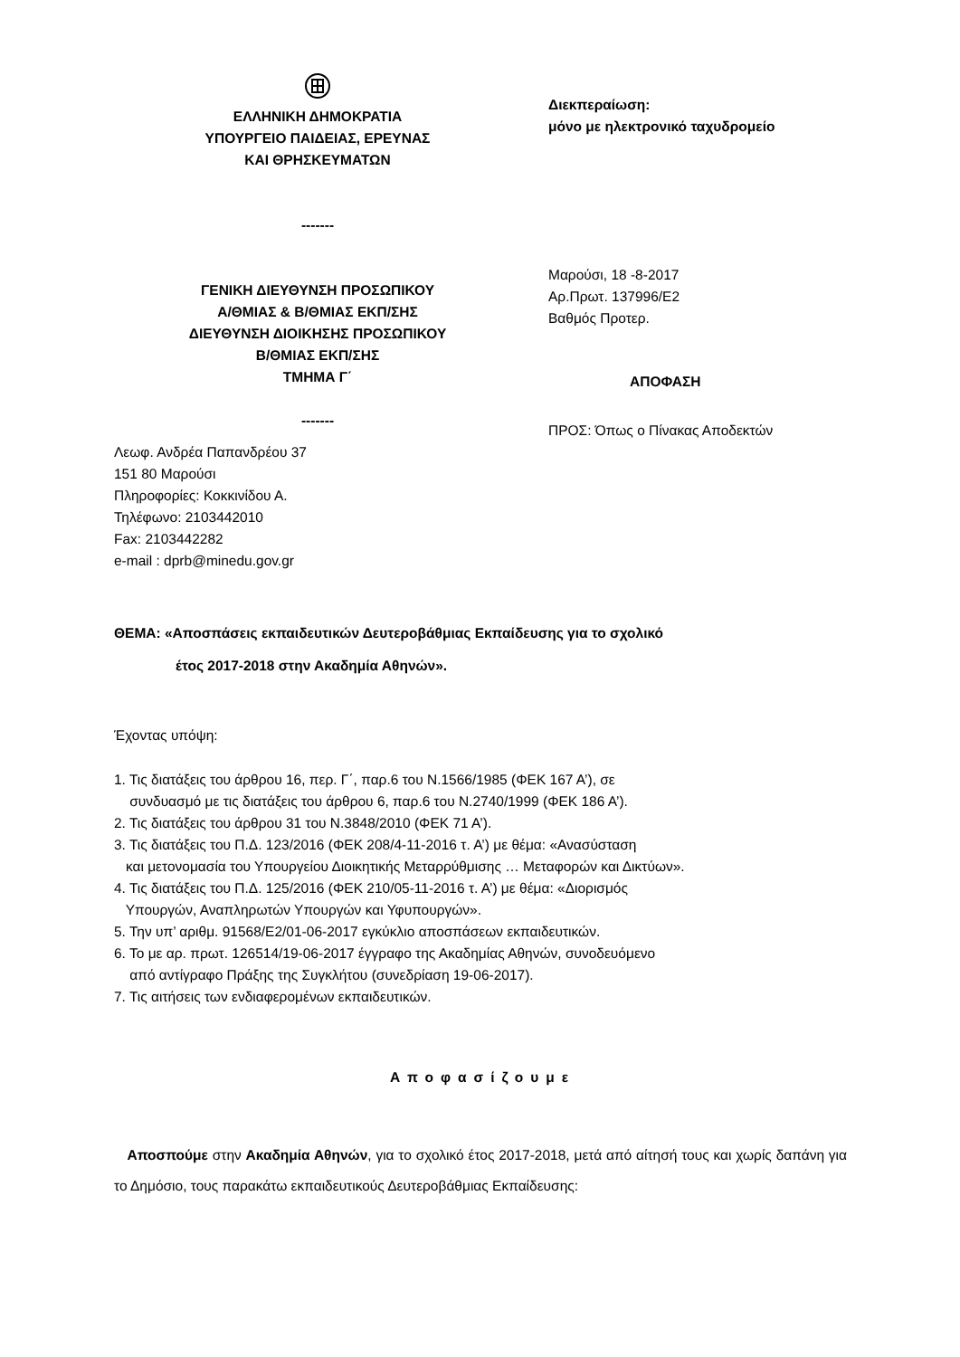ΕΛΛΗΝΙΚΗ ΔΗΜΟΚΡΑΤΙΑ
ΥΠΟΥΡΓΕΙΟ ΠΑΙΔΕΙΑΣ, ΕΡΕΥΝΑΣ
ΚΑΙ ΘΡΗΣΚΕΥΜΑΤΩΝ
-------
ΓΕΝΙΚΗ ΔΙΕΥΘΥΝΣΗ ΠΡΟΣΩΠΙΚΟΥ
Α/ΘΜΙΑΣ & Β/ΘΜΙΑΣ ΕΚΠ/ΣΗΣ
ΔΙΕΥΘΥΝΣΗ ΔΙΟΙΚΗΣΗΣ ΠΡΟΣΩΠΙΚΟΥ
Β/ΘΜΙΑΣ ΕΚΠ/ΣΗΣ
ΤΜΗΜΑ Γ΄
-------
Διεκπεραίωση:
μόνο με ηλεκτρονικό ταχυδρομείο
Μαρούσι, 18 -8-2017
Αρ.Πρωτ. 137996/Ε2
Βαθμός Προτερ.
ΑΠΟΦΑΣΗ
ΠΡΟΣ: Όπως ο Πίνακας Αποδεκτών
Λεωφ. Ανδρέα Παπανδρέου 37
151 80 Μαρούσι
Πληροφορίες: Κοκκινίδου Α.
Τηλέφωνο: 2103442010
Fax: 2103442282
e-mail : dprb@minedu.gov.gr
ΘΕΜΑ: «Αποσπάσεις εκπαιδευτικών Δευτεροβάθμιας Εκπαίδευσης για το σχολικό
έτος 2017-2018 στην Ακαδημία Αθηνών».
Έχοντας υπόψη:
1. Τις διατάξεις του άρθρου 16, περ. Γ΄, παρ.6 του Ν.1566/1985 (ΦΕΚ 167 Α’), σε
συνδυασμό με τις διατάξεις του άρθρου 6, παρ.6 του Ν.2740/1999 (ΦΕΚ 186 Α’).
2. Τις διατάξεις του άρθρου 31 του Ν.3848/2010 (ΦΕΚ 71 Α’).
3. Τις διατάξεις του Π.Δ. 123/2016 (ΦΕΚ 208/4-11-2016 τ. Α’) με θέμα: «Ανασύσταση
και μετονομασία του Υπουργείου Διοικητικής Μεταρρύθμισης … Μεταφορών και Δικτύων».
4. Τις διατάξεις του Π.Δ. 125/2016 (ΦΕΚ 210/05-11-2016 τ. Α’) με θέμα: «Διορισμός
Υπουργών, Αναπληρωτών Υπουργών και Υφυπουργών».
5. Την υπ’ αριθμ. 91568/Ε2/01-06-2017 εγκύκλιο αποσπάσεων εκπαιδευτικών.
6. Το με αρ. πρωτ. 126514/19-06-2017 έγγραφο της Ακαδημίας Αθηνών, συνοδευόμενο
από αντίγραφο Πράξης της Συγκλήτου (συνεδρίαση 19-06-2017).
7. Τις αιτήσεις των ενδιαφερομένων εκπαιδευτικών.
Αποφασίζουμε
Αποσπούμε στην Ακαδημία Αθηνών, για το σχολικό έτος 2017-2018, μετά από αίτησή τους και χωρίς δαπάνη για το Δημόσιο, τους παρακάτω εκπαιδευτικούς Δευτεροβάθμιας Εκπαίδευσης: